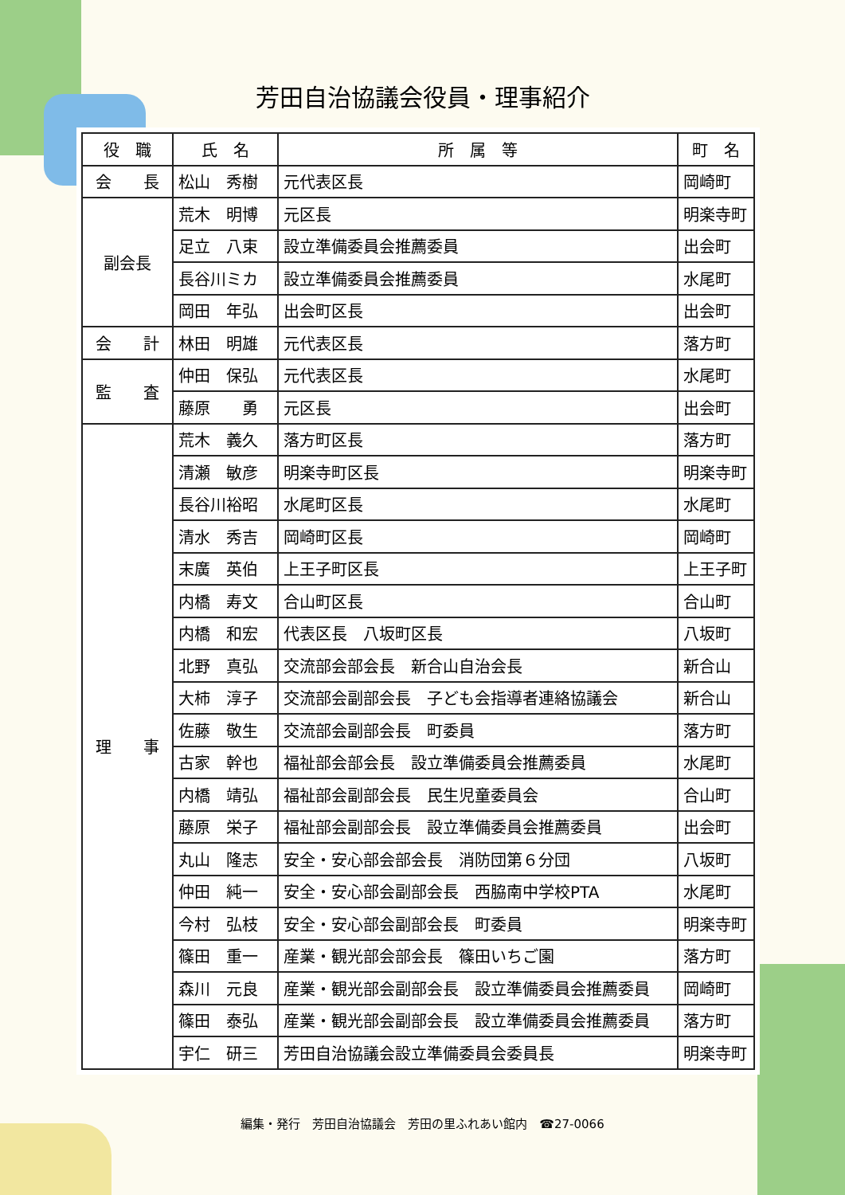芳田自治協議会役員・理事紹介
| 役 職 | 氏 名 | 所 属 等 | 町 名 |
| --- | --- | --- | --- |
| 会 長 | 松山 秀樹 | 元代表区長 | 岡崎町 |
| 副会長 | 荒木 明博 | 元区長 | 明楽寺町 |
| | 足立 八束 | 設立準備委員会推薦委員 | 出会町 |
| | 長谷川ミカ | 設立準備委員会推薦委員 | 水尾町 |
| | 岡田 年弘 | 出会町区長 | 出会町 |
| 会 計 | 林田 明雄 | 元代表区長 | 落方町 |
| 監 査 | 仲田 保弘 | 元代表区長 | 水尾町 |
| | 藤原 勇 | 元区長 | 出会町 |
| 理 事 | 荒木 義久 | 落方町区長 | 落方町 |
| | 清瀬 敏彦 | 明楽寺町区長 | 明楽寺町 |
| | 長谷川裕昭 | 水尾町区長 | 水尾町 |
| | 清水 秀吉 | 岡崎町区長 | 岡崎町 |
| | 末廣 英伯 | 上王子町区長 | 上王子町 |
| | 内橋 寿文 | 合山町区長 | 合山町 |
| | 内橋 和宏 | 代表区長 八坂町区長 | 八坂町 |
| | 北野 真弘 | 交流部会部会長 新合山自治会長 | 新合山 |
| | 大柿 淳子 | 交流部会副部会長 子ども会指導者連絡協議会 | 新合山 |
| | 佐藤 敬生 | 交流部会副部会長 町委員 | 落方町 |
| | 古家 幹也 | 福祉部会部会長 設立準備委員会推薦委員 | 水尾町 |
| | 内橋 靖弘 | 福祉部会副部会長 民生児童委員会 | 合山町 |
| | 藤原 栄子 | 福祉部会副部会長 設立準備委員会推薦委員 | 出会町 |
| | 丸山 隆志 | 安全・安心部会部会長 消防団第６分団 | 八坂町 |
| | 仲田 純一 | 安全・安心部会副部会長 西脇南中学校PTA | 水尾町 |
| | 今村 弘枝 | 安全・安心部会副部会長 町委員 | 明楽寺町 |
| | 篠田 重一 | 産業・観光部会部会長 篠田いちご園 | 落方町 |
| | 森川 元良 | 産業・観光部会副部会長 設立準備委員会推薦委員 | 岡崎町 |
| | 篠田 泰弘 | 産業・観光部会副部会長 設立準備委員会推薦委員 | 落方町 |
| | 宇仁 研三 | 芳田自治協議会設立準備委員会委員長 | 明楽寺町 |
編集・発行　芳田自治協議会　芳田の里ふれあい館内　☎27-0066